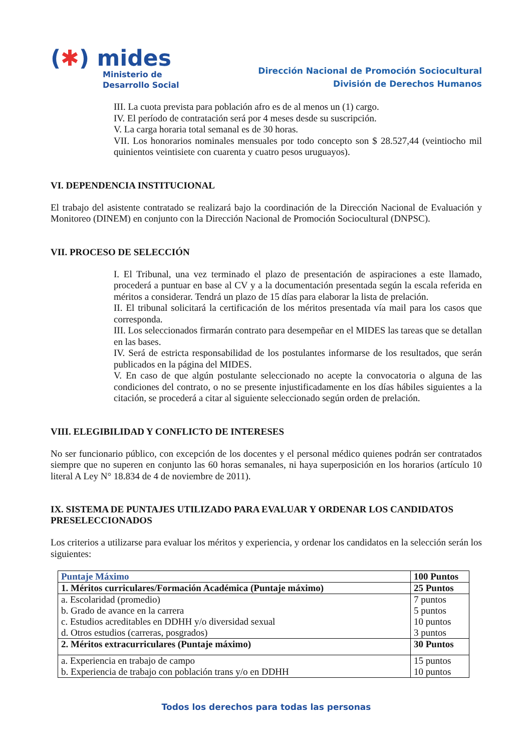(✱) mides
Ministerio de
Desarrollo Social
Dirección Nacional de Promoción Sociocultural
División de Derechos Humanos
III. La cuota prevista para población afro es de al menos un (1) cargo.
IV. El período de contratación será por 4 meses desde su suscripción.
V. La carga horaria total semanal es de 30 horas.
VII. Los honorarios nominales mensuales por todo concepto son $ 28.527,44 (veintiocho mil quinientos veintisiete con cuarenta y cuatro pesos uruguayos).
VI. DEPENDENCIA INSTITUCIONAL
El trabajo del asistente contratado se realizará bajo la coordinación de la Dirección Nacional de Evaluación y Monitoreo (DINEM) en conjunto con la Dirección Nacional de Promoción Sociocultural (DNPSC).
VII. PROCESO DE SELECCIÓN
I. El Tribunal, una vez terminado el plazo de presentación de aspiraciones a este llamado, procederá a puntuar en base al CV y a la documentación presentada según la escala referida en méritos a considerar. Tendrá un plazo de 15 días para elaborar la lista de prelación.
II. El tribunal solicitará la certificación de los méritos presentada vía mail para los casos que corresponda.
III. Los seleccionados firmarán contrato para desempeñar en el MIDES las tareas que se detallan en las bases.
IV. Será de estricta responsabilidad de los postulantes informarse de los resultados, que serán publicados en la página del MIDES.
V. En caso de que algún postulante seleccionado no acepte la convocatoria o alguna de las condiciones del contrato, o no se presente injustificadamente en los días hábiles siguientes a la citación, se procederá a citar al siguiente seleccionado según orden de prelación.
VIII. ELEGIBILIDAD Y CONFLICTO DE INTERESES
No ser funcionario público, con excepción de los docentes y el personal médico quienes podrán ser contratados siempre que no superen en conjunto las 60 horas semanales, ni haya superposición en los horarios (artículo 10 literal A Ley N° 18.834 de 4 de noviembre de 2011).
IX. SISTEMA DE PUNTAJES UTILIZADO PARA EVALUAR Y ORDENAR LOS CANDIDATOS PRESELECCIONADOS
Los criterios a utilizarse para evaluar los méritos y experiencia, y ordenar los candidatos en la selección serán los siguientes:
| Puntaje Máximo | 100 Puntos |
| 1. Méritos curriculares/Formación Académica (Puntaje máximo) | 25 Puntos |
| a. Escolaridad (promedio) b. Grado de avance en la carrera c. Estudios acreditables en DDHH y/o diversidad sexual d. Otros estudios (carreras, posgrados) | 7 puntos 5 puntos 10 puntos 3 puntos |
| 2. Méritos extracurriculares (Puntaje máximo) | 30 Puntos |
| a. Experiencia en trabajo de campo b. Experiencia de trabajo con población trans y/o en DDHH | 15 puntos 10 puntos |
Todos los derechos para todas las personas